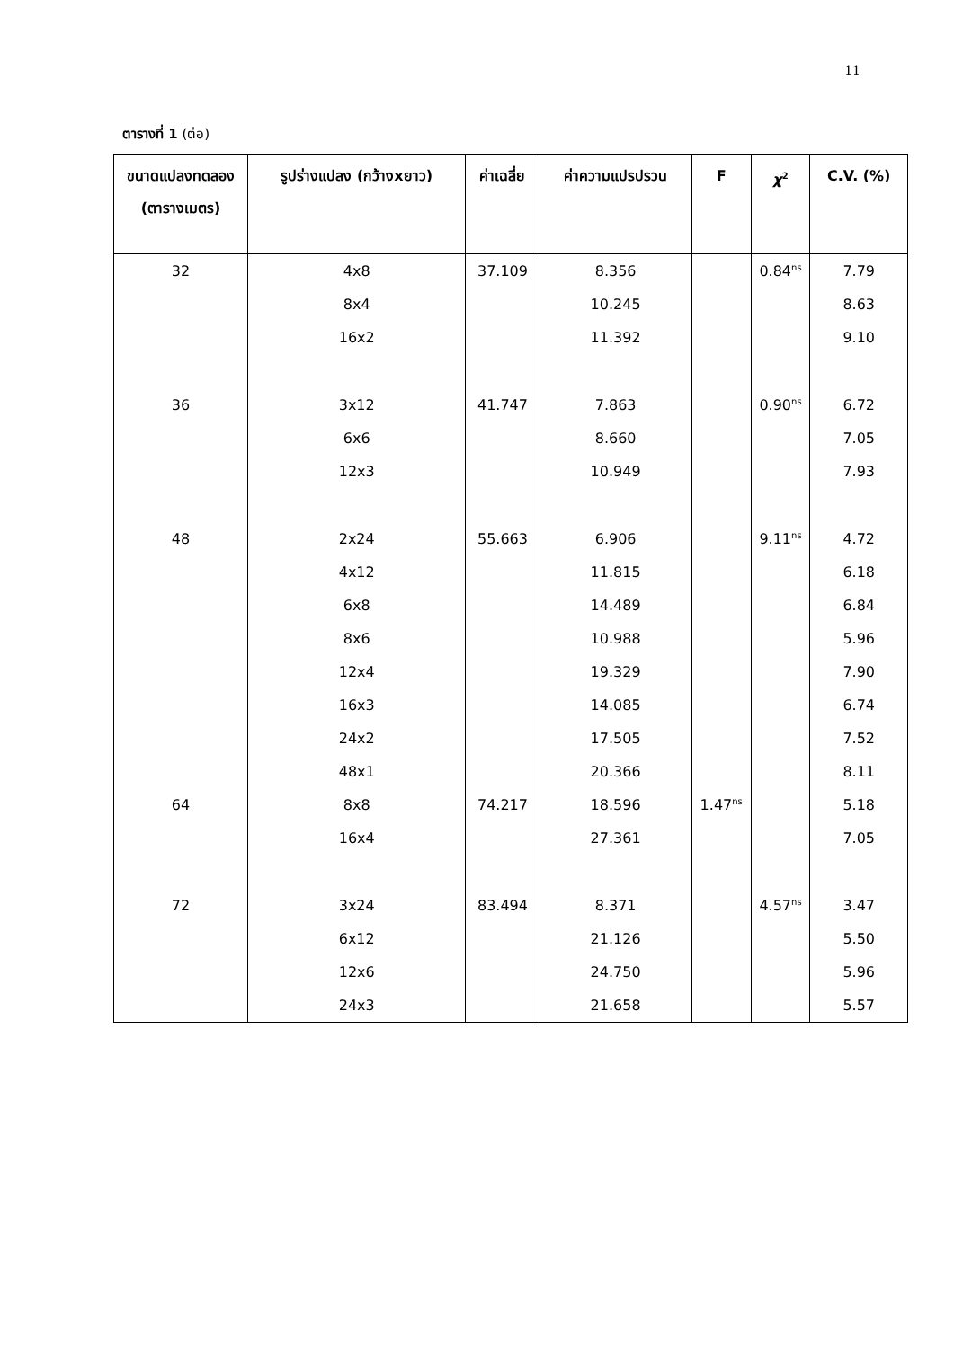11
ตารางที่ 1 (ต่อ)
| ขนาดแปลงทดลอง (ตารางเมตร) | รูปร่างแปลง (กว้างxยาว) | ค่าเฉลี่ย | ค่าความแปรปรวน | F | χ<sup>2</sup> | C.V. (%) |
| --- | --- | --- | --- | --- | --- | --- |
| 32 | 4x8 | 37.109 | 8.356 | | 0.84<sup>ns</sup> | 7.79 |
| | 8x4 | | 10.245 | | | 8.63 |
| | 16x2 | | 11.392 | | | 9.10 |
| 36 | 3x12 | 41.747 | 7.863 | | 0.90<sup>ns</sup> | 6.72 |
| | 6x6 | | 8.660 | | | 7.05 |
| | 12x3 | | 10.949 | | | 7.93 |
| 48 | 2x24 | 55.663 | 6.906 | | 9.11<sup>ns</sup> | 4.72 |
| | 4x12 | | 11.815 | | | 6.18 |
| | 6x8 | | 14.489 | | | 6.84 |
| | 8x6 | | 10.988 | | | 5.96 |
| | 12x4 | | 19.329 | | | 7.90 |
| | 16x3 | | 14.085 | | | 6.74 |
| | 24x2 | | 17.505 | | | 7.52 |
| | 48x1 | | 20.366 | | | 8.11 |
| 64 | 8x8 | 74.217 | 18.596 | 1.47<sup>ns</sup> | | 5.18 |
| | 16x4 | | 27.361 | | | 7.05 |
| 72 | 3x24 | 83.494 | 8.371 | | 4.57<sup>ns</sup> | 3.47 |
| | 6x12 | | 21.126 | | | 5.50 |
| | 12x6 | | 24.750 | | | 5.96 |
| | 24x3 | | 21.658 | | | 5.57 |